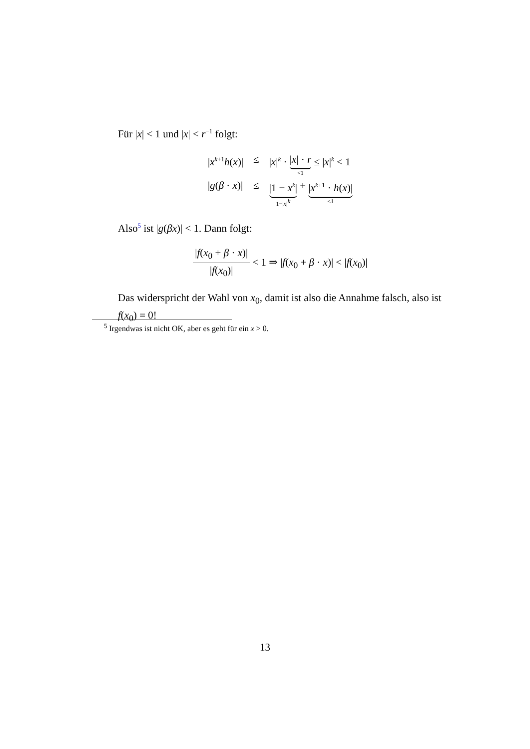Für |x| < 1 und |x| < r<sup>−1</sup> folgt:
| / x<sup>k+1</sup> h ( x )/ | ≤ | / x /<sup>k</sup> · / x / · r <1 ≤ / x /<sup>k</sup> < 1 |
| / g ( β · x )/ | ≤ | /1 − x<sup>k</sup>/ 1−/ x /<sup>k</sup> + / x<sup>k+1</sup> · h ( x )/ <1 |
Also<sup>5</sup> ist |g(βx)| < 1. Dann folgt:
|f(x<sub>0</sub> + β · x)|
|f(x<sub>0</sub>)|
< 1 ⇒ |f(x<sub>0</sub> + β · x)| < |f(x<sub>0</sub>)|
Das widerspricht der Wahl von x<sub>0</sub>, damit ist also die Annahme falsch, also ist f(x<sub>0</sub>) = 0!
<sup>5</sup> Irgendwas ist nicht OK, aber es geht für ein x > 0.
13